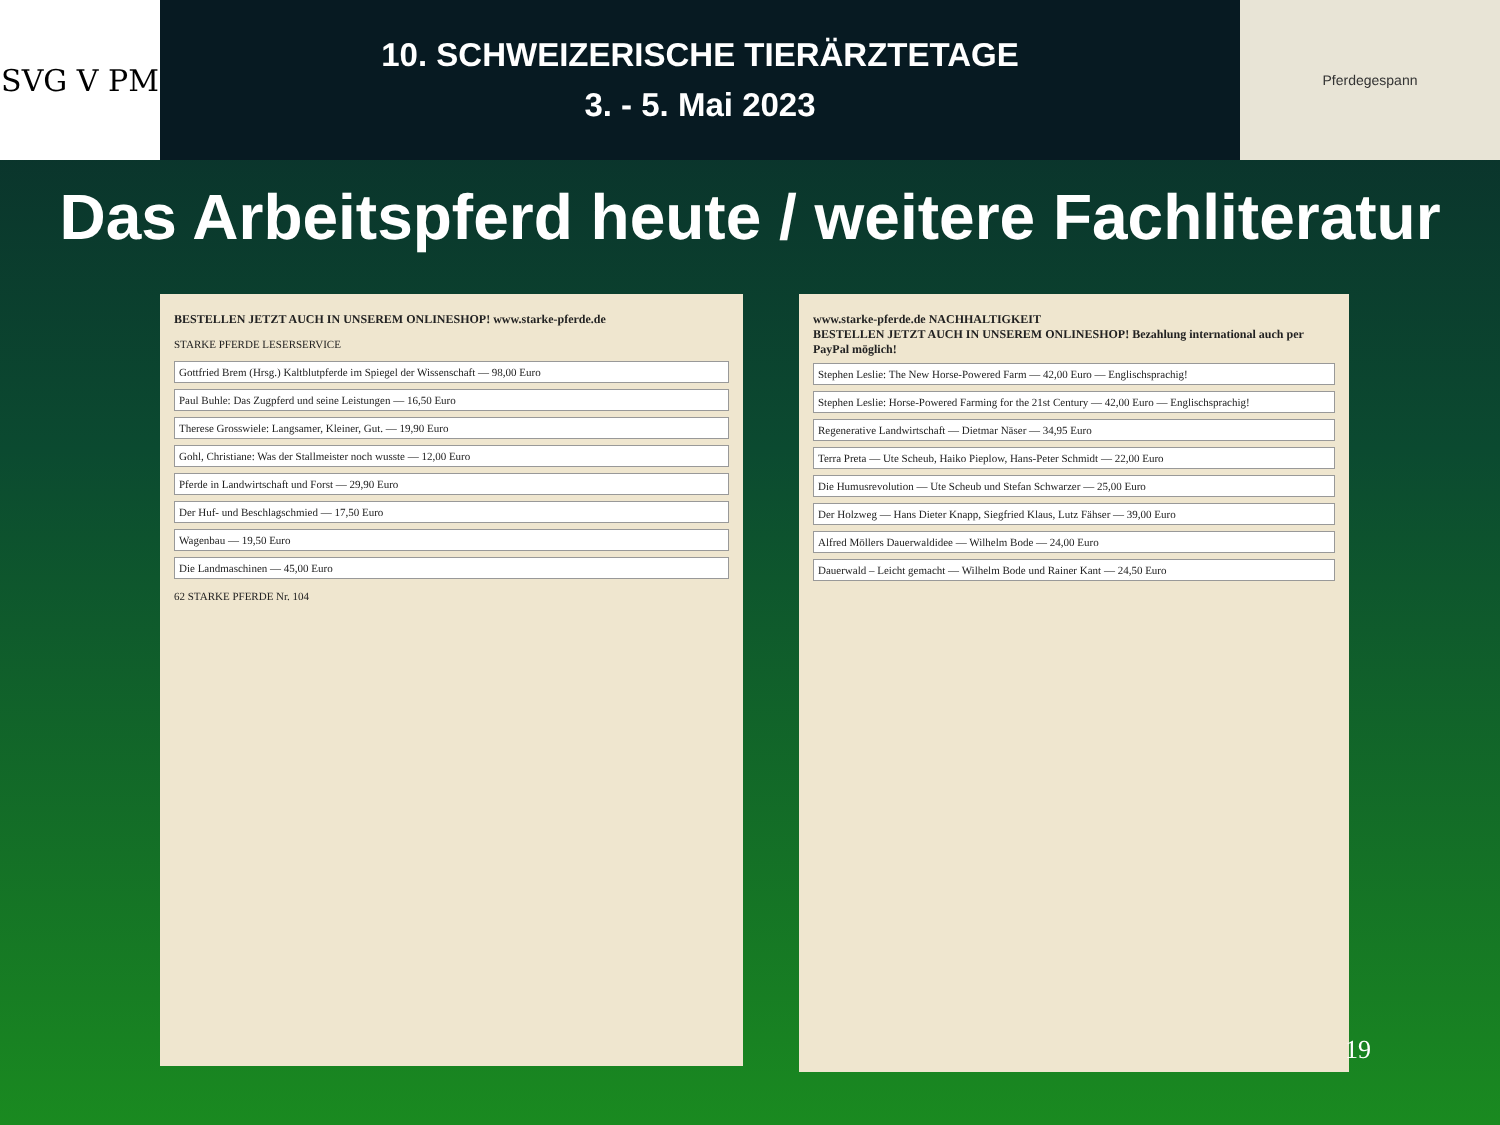SVG V PM
10. SCHWEIZERISCHE TIERÄRZTETAGE
3. - 5. Mai 2023
Pferdegespann
Das Arbeitspferd heute / weitere Fachliteratur
BESTELLEN JETZT AUCH IN UNSEREM ONLINESHOP! www.starke-pferde.de
STARKE PFERDE LESERSERVICE
Gottfried Brem (Hrsg.) Kaltblutpferde im Spiegel der Wissenschaft — 98,00 Euro
Paul Buhle: Das Zugpferd und seine Leistungen — 16,50 Euro
Therese Grosswiele: Langsamer, Kleiner, Gut. — 19,90 Euro
Gohl, Christiane: Was der Stallmeister noch wusste — 12,00 Euro
Pferde in Landwirtschaft und Forst — 29,90 Euro
Der Huf- und Beschlagschmied — 17,50 Euro
Wagenbau — 19,50 Euro
Die Landmaschinen — 45,00 Euro
62 STARKE PFERDE Nr. 104
www.starke-pferde.de NACHHALTIGKEIT
BESTELLEN JETZT AUCH IN UNSEREM ONLINESHOP! Bezahlung international auch per PayPal möglich!
Stephen Leslie: The New Horse-Powered Farm — 42,00 Euro — Englischsprachig!
Stephen Leslie: Horse-Powered Farming for the 21st Century — 42,00 Euro — Englischsprachig!
Regenerative Landwirtschaft — Dietmar Näser — 34,95 Euro
Terra Preta — Ute Scheub, Haiko Pieplow, Hans-Peter Schmidt — 22,00 Euro
Die Humusrevolution — Ute Scheub und Stefan Schwarzer — 25,00 Euro
Der Holzweg — Hans Dieter Knapp, Siegfried Klaus, Lutz Fähser — 39,00 Euro
Alfred Möllers Dauerwaldidee — Wilhelm Bode — 24,00 Euro
Dauerwald – Leicht gemacht — Wilhelm Bode und Rainer Kant — 24,50 Euro
19